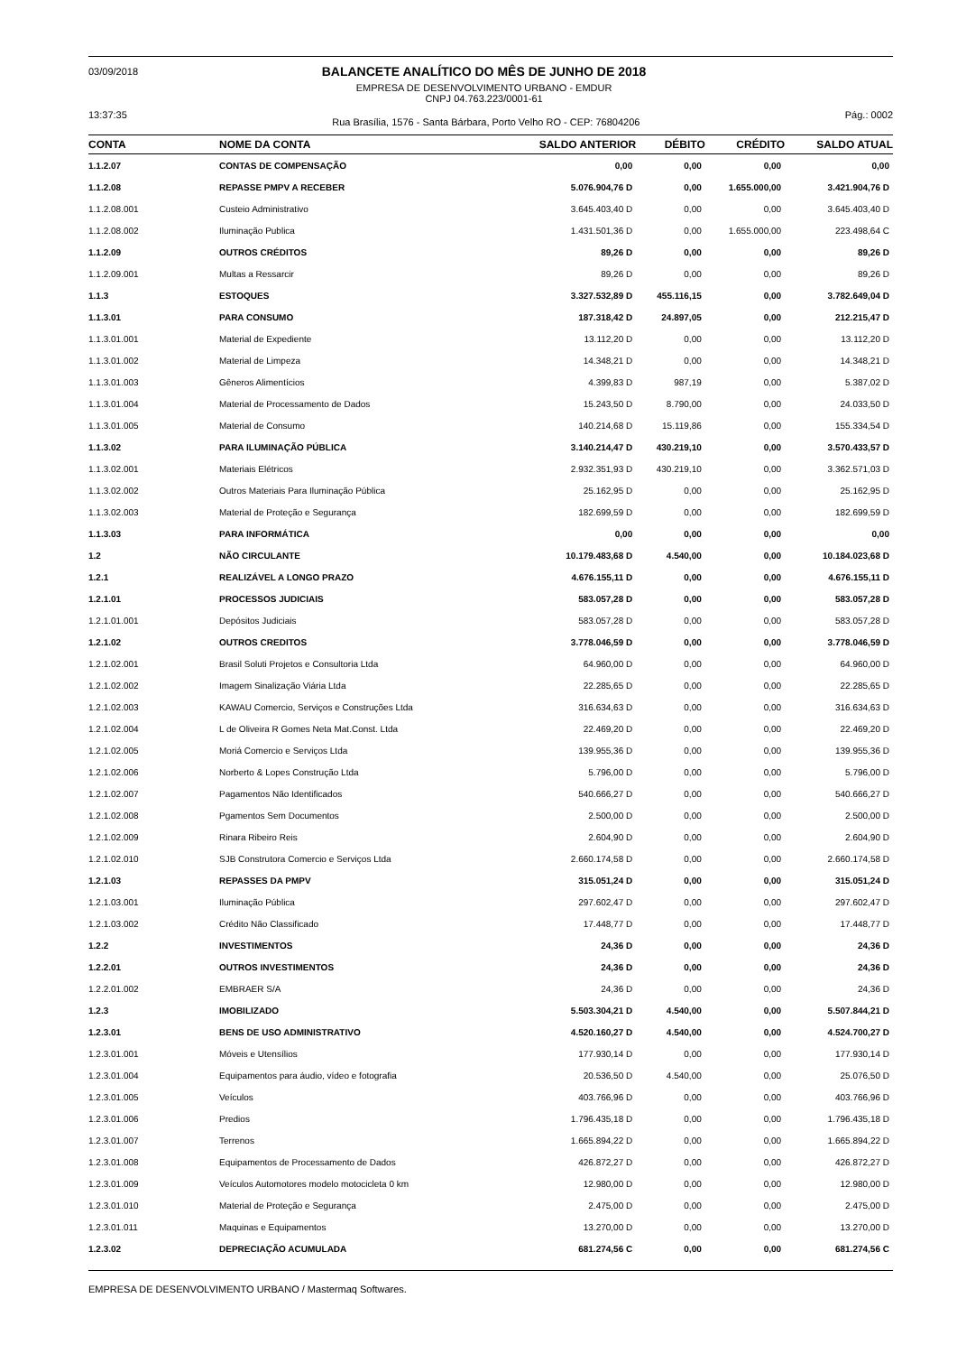03/09/2018
BALANCETE ANALÍTICO DO MÊS DE JUNHO DE 2018
EMPRESA DE DESENVOLVIMENTO URBANO - EMDUR
CNPJ 04.763.223/0001-61
13:37:35
Rua Brasília, 1576 - Santa Bárbara, Porto Velho RO - CEP: 76804206
Pág.: 0002
| CONTA | NOME DA CONTA | SALDO ANTERIOR | DÉBITO | CRÉDITO | SALDO ATUAL |
| --- | --- | --- | --- | --- | --- |
| 1.1.2.07 | CONTAS DE COMPENSAÇÃO | 0,00 | 0,00 | 0,00 | 0,00 |
| 1.1.2.08 | REPASSE PMPV A RECEBER | 5.076.904,76 D | 0,00 | 1.655.000,00 | 3.421.904,76 D |
| 1.1.2.08.001 | Custeio Administrativo | 3.645.403,40 D | 0,00 | 0,00 | 3.645.403,40 D |
| 1.1.2.08.002 | Iluminação Publica | 1.431.501,36 D | 0,00 | 1.655.000,00 | 223.498,64 C |
| 1.1.2.09 | OUTROS CRÉDITOS | 89,26 D | 0,00 | 0,00 | 89,26 D |
| 1.1.2.09.001 | Multas a Ressarcir | 89,26 D | 0,00 | 0,00 | 89,26 D |
| 1.1.3 | ESTOQUES | 3.327.532,89 D | 455.116,15 | 0,00 | 3.782.649,04 D |
| 1.1.3.01 | PARA CONSUMO | 187.318,42 D | 24.897,05 | 0,00 | 212.215,47 D |
| 1.1.3.01.001 | Material de Expediente | 13.112,20 D | 0,00 | 0,00 | 13.112,20 D |
| 1.1.3.01.002 | Material de Limpeza | 14.348,21 D | 0,00 | 0,00 | 14.348,21 D |
| 1.1.3.01.003 | Gêneros Alimentícios | 4.399,83 D | 987,19 | 0,00 | 5.387,02 D |
| 1.1.3.01.004 | Material de Processamento de Dados | 15.243,50 D | 8.790,00 | 0,00 | 24.033,50 D |
| 1.1.3.01.005 | Material de Consumo | 140.214,68 D | 15.119,86 | 0,00 | 155.334,54 D |
| 1.1.3.02 | PARA ILUMINAÇÃO PÚBLICA | 3.140.214,47 D | 430.219,10 | 0,00 | 3.570.433,57 D |
| 1.1.3.02.001 | Materiais Elétricos | 2.932.351,93 D | 430.219,10 | 0,00 | 3.362.571,03 D |
| 1.1.3.02.002 | Outros Materiais Para Iluminação Pública | 25.162,95 D | 0,00 | 0,00 | 25.162,95 D |
| 1.1.3.02.003 | Material de Proteção e Segurança | 182.699,59 D | 0,00 | 0,00 | 182.699,59 D |
| 1.1.3.03 | PARA INFORMÁTICA | 0,00 | 0,00 | 0,00 | 0,00 |
| 1.2 | NÃO CIRCULANTE | 10.179.483,68 D | 4.540,00 | 0,00 | 10.184.023,68 D |
| 1.2.1 | REALIZÁVEL A LONGO PRAZO | 4.676.155,11 D | 0,00 | 0,00 | 4.676.155,11 D |
| 1.2.1.01 | PROCESSOS JUDICIAIS | 583.057,28 D | 0,00 | 0,00 | 583.057,28 D |
| 1.2.1.01.001 | Depósitos Judiciais | 583.057,28 D | 0,00 | 0,00 | 583.057,28 D |
| 1.2.1.02 | OUTROS CREDITOS | 3.778.046,59 D | 0,00 | 0,00 | 3.778.046,59 D |
| 1.2.1.02.001 | Brasil Soluti Projetos e Consultoria Ltda | 64.960,00 D | 0,00 | 0,00 | 64.960,00 D |
| 1.2.1.02.002 | Imagem Sinalização Viária Ltda | 22.285,65 D | 0,00 | 0,00 | 22.285,65 D |
| 1.2.1.02.003 | KAWAU Comercio, Serviços e Construções Ltda | 316.634,63 D | 0,00 | 0,00 | 316.634,63 D |
| 1.2.1.02.004 | L de Oliveira R Gomes Neta Mat.Const. Ltda | 22.469,20 D | 0,00 | 0,00 | 22.469,20 D |
| 1.2.1.02.005 | Moriá Comercio e Serviços Ltda | 139.955,36 D | 0,00 | 0,00 | 139.955,36 D |
| 1.2.1.02.006 | Norberto & Lopes Construção Ltda | 5.796,00 D | 0,00 | 0,00 | 5.796,00 D |
| 1.2.1.02.007 | Pagamentos Não Identificados | 540.666,27 D | 0,00 | 0,00 | 540.666,27 D |
| 1.2.1.02.008 | Pgamentos Sem Documentos | 2.500,00 D | 0,00 | 0,00 | 2.500,00 D |
| 1.2.1.02.009 | Rinara Ribeiro Reis | 2.604,90 D | 0,00 | 0,00 | 2.604,90 D |
| 1.2.1.02.010 | SJB Construtora Comercio e Serviços Ltda | 2.660.174,58 D | 0,00 | 0,00 | 2.660.174,58 D |
| 1.2.1.03 | REPASSES DA PMPV | 315.051,24 D | 0,00 | 0,00 | 315.051,24 D |
| 1.2.1.03.001 | Iluminação Pública | 297.602,47 D | 0,00 | 0,00 | 297.602,47 D |
| 1.2.1.03.002 | Crédito Não Classificado | 17.448,77 D | 0,00 | 0,00 | 17.448,77 D |
| 1.2.2 | INVESTIMENTOS | 24,36 D | 0,00 | 0,00 | 24,36 D |
| 1.2.2.01 | OUTROS INVESTIMENTOS | 24,36 D | 0,00 | 0,00 | 24,36 D |
| 1.2.2.01.002 | EMBRAER S/A | 24,36 D | 0,00 | 0,00 | 24,36 D |
| 1.2.3 | IMOBILIZADO | 5.503.304,21 D | 4.540,00 | 0,00 | 5.507.844,21 D |
| 1.2.3.01 | BENS DE USO ADMINISTRATIVO | 4.520.160,27 D | 4.540,00 | 0,00 | 4.524.700,27 D |
| 1.2.3.01.001 | Móveis e Utensílios | 177.930,14 D | 0,00 | 0,00 | 177.930,14 D |
| 1.2.3.01.004 | Equipamentos para áudio, vídeo e fotografia | 20.536,50 D | 4.540,00 | 0,00 | 25.076,50 D |
| 1.2.3.01.005 | Veículos | 403.766,96 D | 0,00 | 0,00 | 403.766,96 D |
| 1.2.3.01.006 | Predios | 1.796.435,18 D | 0,00 | 0,00 | 1.796.435,18 D |
| 1.2.3.01.007 | Terrenos | 1.665.894,22 D | 0,00 | 0,00 | 1.665.894,22 D |
| 1.2.3.01.008 | Equipamentos de Processamento de Dados | 426.872,27 D | 0,00 | 0,00 | 426.872,27 D |
| 1.2.3.01.009 | Veículos Automotores modelo motocicleta 0 km | 12.980,00 D | 0,00 | 0,00 | 12.980,00 D |
| 1.2.3.01.010 | Material de Proteção e Segurança | 2.475,00 D | 0,00 | 0,00 | 2.475,00 D |
| 1.2.3.01.011 | Maquinas e Equipamentos | 13.270,00 D | 0,00 | 0,00 | 13.270,00 D |
| 1.2.3.02 | DEPRECIAÇÃO ACUMULADA | 681.274,56 C | 0,00 | 0,00 | 681.274,56 C |
EMPRESA DE DESENVOLVIMENTO URBANO / Mastermaq Softwares.